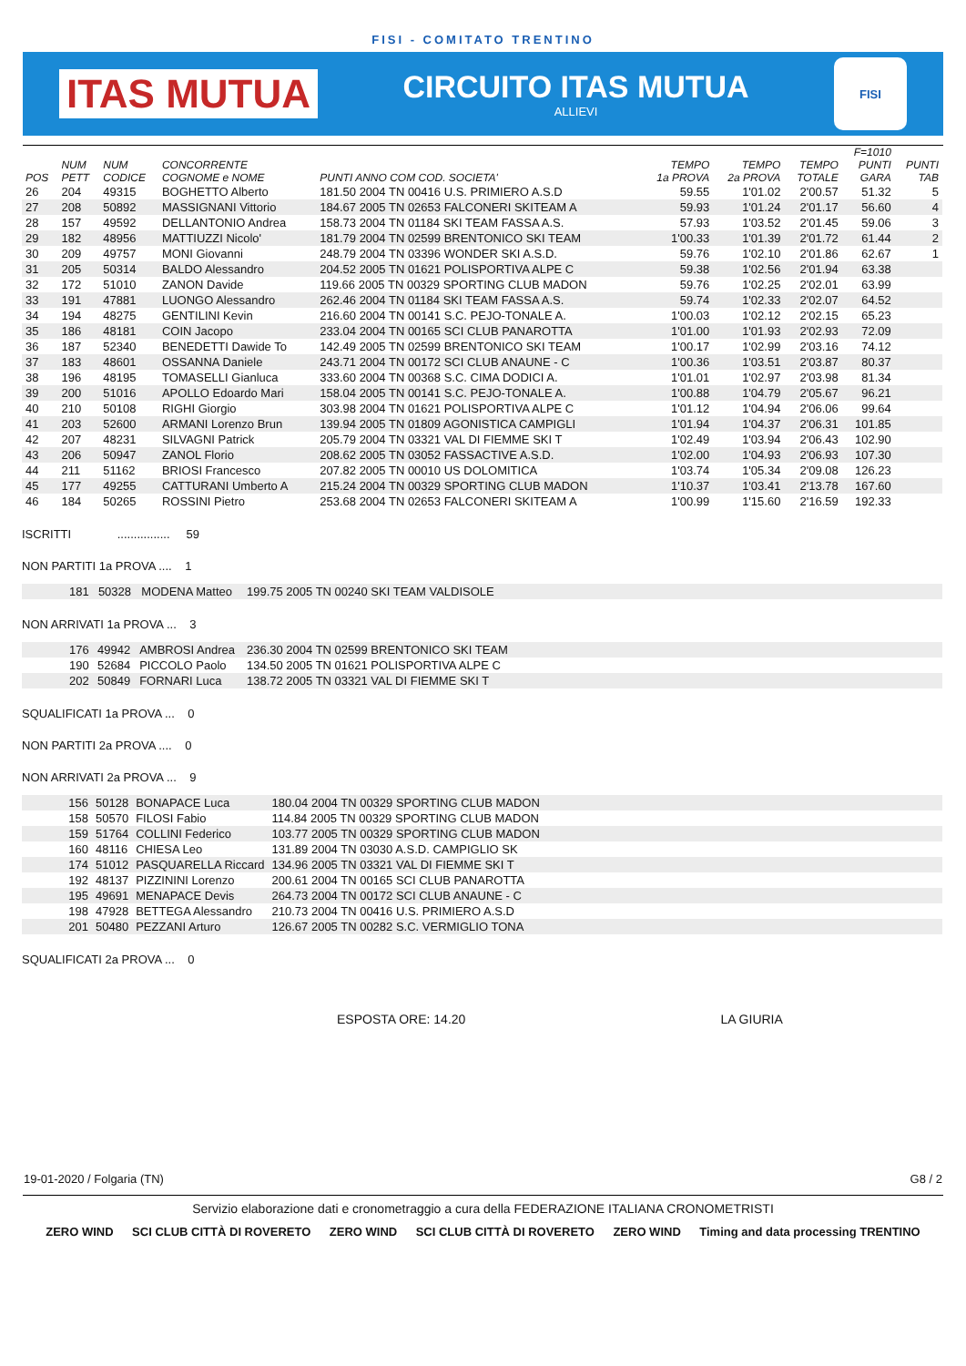FISI - COMITATO TRENTINO
ITAS MUTUA
CIRCUITO ITAS MUTUA
ALLIEVI
FISI
| POS | NUM PETT | NUM CODICE | CONCORRENTE COGNOME e NOME | PUNTI ANNO COM COD. SOCIETA' | TEMPO 1a PROVA | TEMPO 2a PROVA | TEMPO TOTALE | F=1010 PUNTI GARA | PUNTI TAB |
| --- | --- | --- | --- | --- | --- | --- | --- | --- | --- |
| 26 | 204 | 49315 | BOGHETTO Alberto | 181.50 2004 TN 00416 U.S. PRIMIERO A.S.D | 59.55 | 1'01.02 | 2'00.57 | 51.32 | 5 |
| 27 | 208 | 50892 | MASSIGNANI Vittorio | 184.67 2005 TN 02653 FALCONERI SKITEAM A | 59.93 | 1'01.24 | 2'01.17 | 56.60 | 4 |
| 28 | 157 | 49592 | DELLANTONIO Andrea | 158.73 2004 TN 01184 SKI TEAM FASSA A.S. | 57.93 | 1'03.52 | 2'01.45 | 59.06 | 3 |
| 29 | 182 | 48956 | MATTIUZZI Nicolo' | 181.79 2004 TN 02599 BRENTONICO SKI TEAM | 1'00.33 | 1'01.39 | 2'01.72 | 61.44 | 2 |
| 30 | 209 | 49757 | MONI Giovanni | 248.79 2004 TN 03396 WONDER SKI A.S.D. | 59.76 | 1'02.10 | 2'01.86 | 62.67 | 1 |
| 31 | 205 | 50314 | BALDO Alessandro | 204.52 2005 TN 01621 POLISPORTIVA ALPE C | 59.38 | 1'02.56 | 2'01.94 | 63.38 | |
| 32 | 172 | 51010 | ZANON Davide | 119.66 2005 TN 00329 SPORTING CLUB MADON | 59.76 | 1'02.25 | 2'02.01 | 63.99 | |
| 33 | 191 | 47881 | LUONGO Alessandro | 262.46 2004 TN 01184 SKI TEAM FASSA A.S. | 59.74 | 1'02.33 | 2'02.07 | 64.52 | |
| 34 | 194 | 48275 | GENTILINI Kevin | 216.60 2004 TN 00141 S.C. PEJO-TONALE A. | 1'00.03 | 1'02.12 | 2'02.15 | 65.23 | |
| 35 | 186 | 48181 | COIN Jacopo | 233.04 2004 TN 00165 SCI CLUB PANAROTTA | 1'01.00 | 1'01.93 | 2'02.93 | 72.09 | |
| 36 | 187 | 52340 | BENEDETTI Dawide To | 142.49 2005 TN 02599 BRENTONICO SKI TEAM | 1'00.17 | 1'02.99 | 2'03.16 | 74.12 | |
| 37 | 183 | 48601 | OSSANNA Daniele | 243.71 2004 TN 00172 SCI CLUB ANAUNE - C | 1'00.36 | 1'03.51 | 2'03.87 | 80.37 | |
| 38 | 196 | 48195 | TOMASELLI Gianluca | 333.60 2004 TN 00368 S.C. CIMA DODICI A. | 1'01.01 | 1'02.97 | 2'03.98 | 81.34 | |
| 39 | 200 | 51016 | APOLLO Edoardo Mari | 158.04 2005 TN 00141 S.C. PEJO-TONALE A. | 1'00.88 | 1'04.79 | 2'05.67 | 96.21 | |
| 40 | 210 | 50108 | RIGHI Giorgio | 303.98 2004 TN 01621 POLISPORTIVA ALPE C | 1'01.12 | 1'04.94 | 2'06.06 | 99.64 | |
| 41 | 203 | 52600 | ARMANI Lorenzo Brun | 139.94 2005 TN 01809 AGONISTICA CAMPIGLI | 1'01.94 | 1'04.37 | 2'06.31 | 101.85 | |
| 42 | 207 | 48231 | SILVAGNI Patrick | 205.79 2004 TN 03321 VAL DI FIEMME SKI T | 1'02.49 | 1'03.94 | 2'06.43 | 102.90 | |
| 43 | 206 | 50947 | ZANOL Florio | 208.62 2005 TN 03052 FASSACTIVE A.S.D. | 1'02.00 | 1'04.93 | 2'06.93 | 107.30 | |
| 44 | 211 | 51162 | BRIOSI Francesco | 207.82 2005 TN 00010 US DOLOMITICA | 1'03.74 | 1'05.34 | 2'09.08 | 126.23 | |
| 45 | 177 | 49255 | CATTURANI Umberto A | 215.24 2004 TN 00329 SPORTING CLUB MADON | 1'10.37 | 1'03.41 | 2'13.78 | 167.60 | |
| 46 | 184 | 50265 | ROSSINI Pietro | 253.68 2004 TN 02653 FALCONERI SKITEAM A | 1'00.99 | 1'15.60 | 2'16.59 | 192.33 | |
ISCRITTI ................ 59
NON PARTITI 1a PROVA .... 1
| | 181 | 50328 | MODENA Matteo | 199.75 2005 TN 00240 SKI TEAM VALDISOLE |
NON ARRIVATI 1a PROVA ... 3
| | 176 | 49942 | AMBROSI Andrea | 236.30 2004 TN 02599 BRENTONICO SKI TEAM |
| | 190 | 52684 | PICCOLO Paolo | 134.50 2005 TN 01621 POLISPORTIVA ALPE C |
| | 202 | 50849 | FORNARI Luca | 138.72 2005 TN 03321 VAL DI FIEMME SKI T |
SQUALIFICATI 1a PROVA ... 0
NON PARTITI 2a PROVA .... 0
NON ARRIVATI 2a PROVA ... 9
| | 156 | 50128 | BONAPACE Luca | 180.04 2004 TN 00329 SPORTING CLUB MADON |
| | 158 | 50570 | FILOSI Fabio | 114.84 2005 TN 00329 SPORTING CLUB MADON |
| | 159 | 51764 | COLLINI Federico | 103.77 2005 TN 00329 SPORTING CLUB MADON |
| | 160 | 48116 | CHIESA Leo | 131.89 2004 TN 03030 A.S.D. CAMPIGLIO SK |
| | 174 | 51012 | PASQUARELLA Riccard | 134.96 2005 TN 03321 VAL DI FIEMME SKI T |
| | 192 | 48137 | PIZZININI Lorenzo | 200.61 2004 TN 00165 SCI CLUB PANAROTTA |
| | 195 | 49691 | MENAPACE Devis | 264.73 2004 TN 00172 SCI CLUB ANAUNE - C |
| | 198 | 47928 | BETTEGA Alessandro | 210.73 2004 TN 00416 U.S. PRIMIERO A.S.D |
| | 201 | 50480 | PEZZANI Arturo | 126.67 2005 TN 00282 S.C. VERMIGLIO TONA |
SQUALIFICATI 2a PROVA ... 0
ESPOSTA ORE: 14.20 LA GIURIA
19-01-2020 / Folgaria (TN) G8 / 2
Servizio elaborazione dati e cronometraggio a cura della FEDERAZIONE ITALIANA CRONOMETRISTI
ZERO WIND SCI CLUB CITTÀ DI ROVERETO ZERO WIND SCI CLUB CITTÀ DI ROVERETO ZERO WIND Timing and data processing TRENTINO